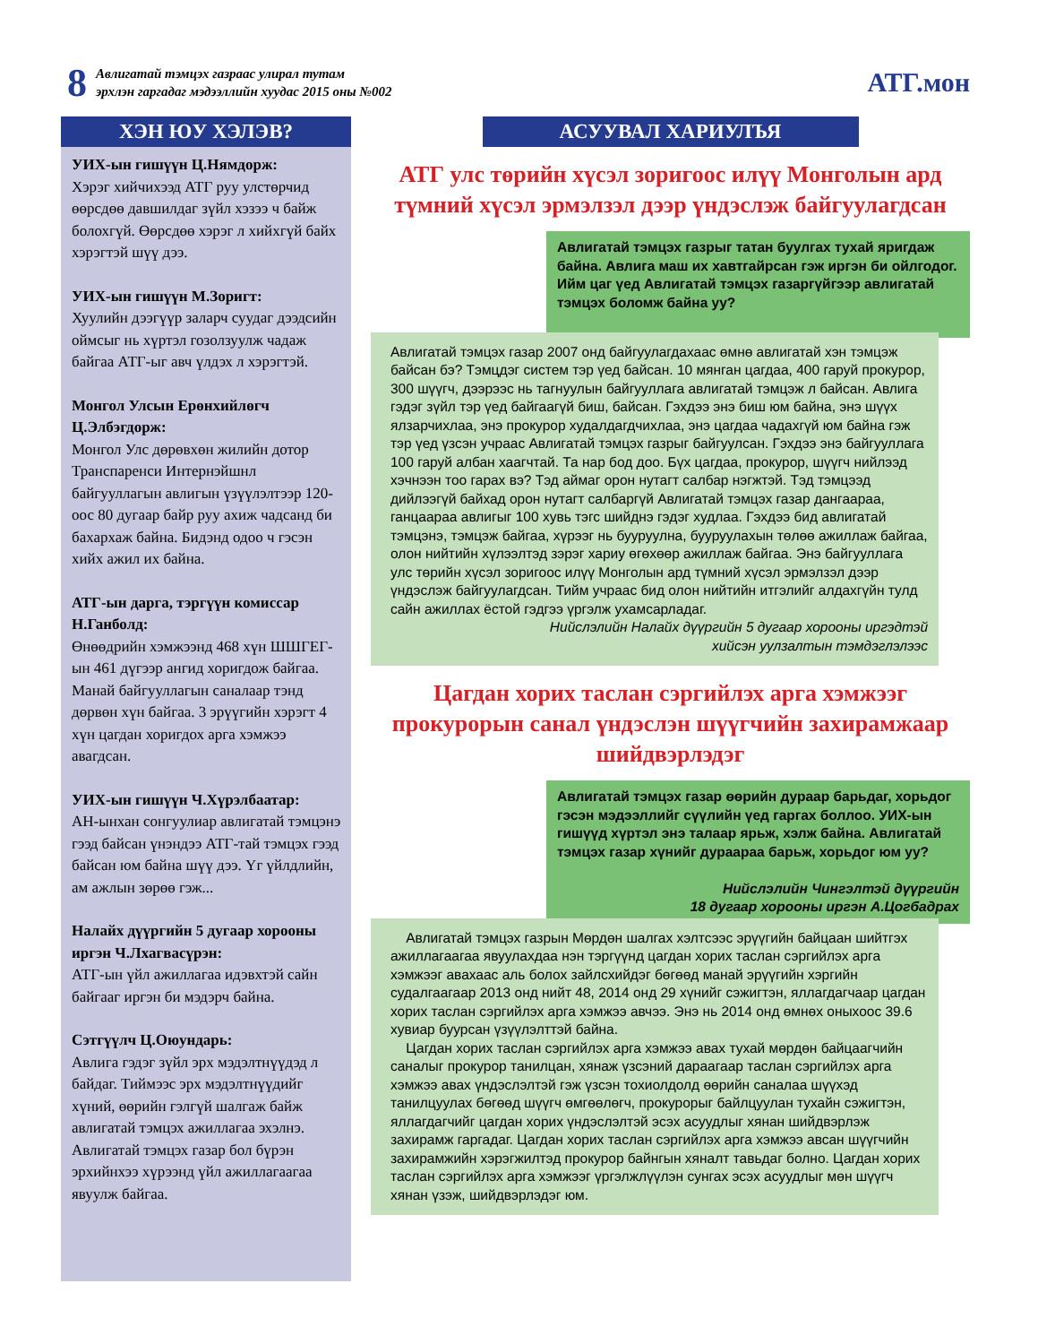8
Авлигатай тэмцэх газраас улирал тутам
эрхлэн гаргадаг мэдээллийн хуудас 2015 оны №002
АТГ.мон
ХЭН ЮУ ХЭЛЭВ?
УИХ-ын гишүүн Ц.Нямдорж:
Хэрэг хийчихээд АТГ руу улстөрчид өөрсдөө давшилдаг зүйл хэзээ ч байж болохгүй. Өөрсдөө хэрэг л хийхгүй байх хэрэгтэй шүү дээ.
УИХ-ын гишүүн М.Зоригт:
Хуулийн дээгүүр заларч суудаг дээдсийн оймсыг нь хүртэл гозолзуулж чадаж байгаа АТГ-ыг авч үлдэх л хэрэгтэй.
Монгол Улсын Ерөнхийлөгч Ц.Элбэгдорж:
Монгол Улс дөрөвхөн жилийн дотор Транспаренси Интернэйшнл байгууллагын авлигын үзүүлэлтээр 120-оос 80 дугаар байр руу ахиж чадсанд би бахархаж байна. Бидэнд одоо ч гэсэн хийх ажил их байна.
АТГ-ын дарга, тэргүүн комиссар Н.Ганболд:
Өнөөдрийн хэмжээнд 468 хүн ШШГЕГ-ын 461 дүгээр ангид хоригдож байгаа. Манай байгууллагын саналаар тэнд дөрвөн хүн байгаа. 3 эрүүгийн хэрэгт 4 хүн цагдан хоригдох арга хэмжээ авагдсан.
УИХ-ын гишүүн Ч.Хүрэлбаатар:
АН-ынхан сонгуулиар авлигатай тэмцэнэ гээд байсан үнэндээ АТГ-тай тэмцэх гээд байсан юм байна шүү дээ. Үг үйлдлийн, ам ажлын зөрөө гэж...
Налайх дүүргийн 5 дугаар хорооны иргэн Ч.Лхагвасүрэн:
АТГ-ын үйл ажиллагаа идэвхтэй сайн байгааг иргэн би мэдэрч байна.
Сэтгүүлч Ц.Оюундарь:
Авлига гэдэг зүйл эрх мэдэлтнүүдэд л байдаг. Тиймээс эрх мэдэлтнүүдийг хүний, өөрийн гэлгүй шалгаж байж авлигатай тэмцэх ажиллагаа эхэлнэ. Авлигатай тэмцэх газар бол бүрэн эрхийнхээ хүрээнд үйл ажиллагаагаа явуулж байгаа.
АСУУВАЛ ХАРИУЛЪЯ
АТГ улс төрийн хүсэл зоригоос илүү Монголын ард түмний хүсэл эрмэлзэл дээр үндэслэж байгуулагдсан
Авлигатай тэмцэх газрыг татан буулгах тухай яригдаж байна. Авлига маш их хавтгайрсан гэж иргэн би ойлгодог. Ийм цаг үед Авлигатай тэмцэх газаргүйгээр авлигатай тэмцэх боломж байна уу?
Авлигатай тэмцэх газар 2007 онд байгуулагдахаас өмнө авлигатай хэн тэмцэж байсан бэ? Тэмцдэг систем тэр үед байсан. 10 мянган цагдаа, 400 гаруй прокурор, 300 шүүгч, дээрээс нь тагнуулын байгууллага авлигатай тэмцэж л байсан. Авлига гэдэг зүйл тэр үед байгаагүй биш, байсан. Гэхдээ энэ биш юм байна, энэ шүүх ялзарчихлаа, энэ прокурор худалдагдчихлаа, энэ цагдаа чадахгүй юм байна гэж тэр үед үзсэн учраас Авлигатай тэмцэх газрыг байгуулсан. Гэхдээ энэ байгууллага 100 гаруй албан хаагчтай. Та нар бод доо. Бүх цагдаа, прокурор, шүүгч нийлээд хэчнээн тоо гарах вэ? Тэд аймаг орон нутагт салбар нэгжтэй. Тэд тэмцээд дийлээгүй байхад орон нутагт салбаргүй Авлигатай тэмцэх газар дангаараа, ганцаараа авлигыг 100 хувь тэгс шийднэ гэдэг худлаа. Гэхдээ бид авлигатай тэмцэнэ, тэмцэж байгаа, хүрээг нь бууруулна, бууруулахын төлөө ажиллаж байгаа, олон нийтийн хүлээлтэд зэрэг хариу өгөхөөр ажиллаж байгаа. Энэ байгууллага улс төрийн хүсэл зоригоос илүү Монголын ард түмний хүсэл эрмэлзэл дээр үндэслэж байгуулагдсан. Тийм учраас бид олон нийтийн итгэлийг алдахгүйн тулд сайн ажиллах ёстой гэдгээ үргэлж ухамсарладаг.
Нийслэлийн Налайх дүүргийн 5 дугаар хорооны иргэдтэй
хийсэн уулзалтын тэмдэглэлээс
Цагдан хорих таслан сэргийлэх арга хэмжээг прокурорын санал үндэслэн шүүгчийн захирамжаар шийдвэрлэдэг
Авлигатай тэмцэх газар өөрийн дураар барьдаг, хорьдог гэсэн мэдээллийг сүүлийн үед гаргах боллоо. УИХ-ын гишүүд хүртэл энэ талаар ярьж, хэлж байна. Авлигатай тэмцэх газар хүнийг дураараа барьж, хорьдог юм уу?
Нийслэлийн Чингэлтэй дүүргийн
18 дугаар хорооны иргэн А.Цогбадрах
Авлигатай тэмцэх газрын Мөрдөн шалгах хэлтсээс эрүүгийн байцаан шийтгэх ажиллагаагаа явуулахдаа нэн тэргүүнд цагдан хорих таслан сэргийлэх арга хэмжээг авахаас аль болох зайлсхийдэг бөгөөд манай эрүүгийн хэргийн судалгаагаар 2013 онд нийт 48, 2014 онд 29 хүнийг сэжигтэн, яллагдагчаар цагдан хорих таслан сэргийлэх арга хэмжээ авчээ. Энэ нь 2014 онд өмнөх оныхоос 39.6 хувиар буурсан үзүүлэлттэй байна.
Цагдан хорих таслан сэргийлэх арга хэмжээ авах тухай мөрдөн байцаагчийн саналыг прокурор танилцан, хянаж үзсэний дараагаар таслан сэргийлэх арга хэмжээ авах үндэслэлтэй гэж үзсэн тохиолдолд өөрийн саналаа шүүхэд танилцуулах бөгөөд шүүгч өмгөөлөгч, прокурорыг байлцуулан тухайн сэжигтэн, яллагдагчийг цагдан хорих үндэслэлтэй эсэх асуудлыг хянан шийдвэрлэж захирамж гаргадаг. Цагдан хорих таслан сэргийлэх арга хэмжээ авсан шүүгчийн захирамжийн хэрэгжилтэд прокурор байнгын хяналт тавьдаг болно. Цагдан хорих таслан сэргийлэх арга хэмжээг үргэлжлүүлэн сунгах эсэх асуудлыг мөн шүүгч хянан үзэж, шийдвэрлэдэг юм.